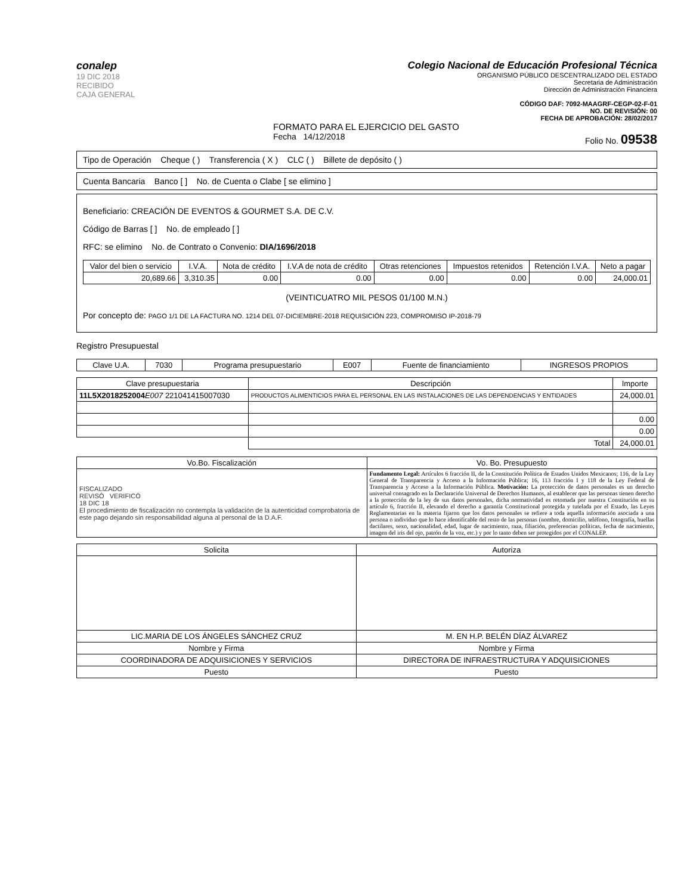conalep
19 DIC 2018
RECIBIDO
CAJA GENERAL
Colegio Nacional de Educación Profesional Técnica
ORGANISMO PÚBLICO DESCENTRALIZADO DEL ESTADO
Secretaria de Administración
Dirección de Administración Financiera
CÓDIGO DAF: 7092-MAAGRF-CEGP-02-F-01
NO. DE REVISIÓN: 00
FECHA DE APROBACIÓN: 28/02/2017
FORMATO PARA EL EJERCICIO DEL GASTO
Fecha 14/12/2018 Folio No. 09538
Tipo de Operación Cheque ( ) Transferencia ( X ) CLC ( ) Billete de depósito ( )
Cuenta Bancaria Banco [ ] No. de Cuenta o Clabe [ se elimino ]
Beneficiario: CREACIÓN DE EVENTOS & GOURMET S.A. DE C.V.
Código de Barras [ ] No. de empleado [ ]
RFC: se elimino No. de Contrato o Convenio: DIA/1696/2018
| Valor del bien o servicio | I.V.A. | Nota de crédito | I.V.A de nota de crédito | Otras retenciones | Impuestos retenidos | Retención I.V.A. | Neto a pagar |
| --- | --- | --- | --- | --- | --- | --- | --- |
| 20,689.66 | 3,310.35 | 0.00 | 0.00 | 0.00 | 0.00 | 0.00 | 24,000.01 |
(VEINTICUATRO MIL PESOS 01/100 M.N.)
Por concepto de: PAGO 1/1 DE LA FACTURA NO. 1214 DEL 07-DICIEMBRE-2018 REQUISICIÓN 223, COMPROMISO IP-2018-79
Registro Presupuestal
| Clave U.A. | 7030 | Programa presupuestario | E007 | Fuente de financiamiento | INGRESOS PROPIOS |
| Clave presupuestaria | Descripción | Importe |
| --- | --- | --- |
| 11L5X2018252004 E007 221041415007030 | PRODUCTOS ALIMENTICIOS PARA EL PERSONAL EN LAS INSTALACIONES DE LAS DEPENDENCIAS Y ENTIDADES | 24,000.01 |
| | | 0.00 |
| | | 0.00 |
| | Total | 24,000.01 |
| Vo.Bo. Fiscalización | Vo. Bo. Presupuesto |
| --- | --- |
| FISCALIZADO REVISÓ VERIFICÓ 18 DIC 18 El procedimiento de fiscalización no contempla la validación de la autenticidad comprobatoria de este pago dejando sin responsabilidad alguna al personal de la D.A.F. | Fundamento Legal: Artículos 6 fracción II, de la Constitución Política de Estados Unidos Mexicanos; 116, de la Ley General de Transparencia y Acceso a la Información Pública; 16, 113 fracción I y 118 de la Ley Federal de Transparencia y Acceso a la Información Pública. Motivación: La protección de datos personales es un derecho universal consagrado en la Declaración Universal de Derechos Humanos, al establecer que las personas tienen derecho a la protección de la ley de sus datos personales, dicha normatividad es retomada por nuestra Constitución en su artículo 6, fracción II, elevando el derecho a garantía Constitucional protegida y tutelada por el Estado, las Leyes Reglamentarias en la materia fijaron que los datos personales se refiere a toda aquella información asociada a una persona o individuo que lo hace identificable del resto de las personas (nombre, domicilio, teléfono, fotografía, huellas dactilares, sexo, nacionalidad, edad, lugar de nacimiento, raza, filiación, preferencias políticas, fecha de nacimiento, imagen del iris del ojo, patrón de la voz, etc.) y por lo tanto deben ser protegidos por el CONALEP. |
| Solicita | Autoriza |
| --- | --- |
| LIC.MARIA DE LOS ÁNGELES SÁNCHEZ CRUZ | M. EN H.P. BELÉN DÍAZ ÁLVAREZ |
| Nombre y Firma | Nombre y Firma |
| COORDINADORA DE ADQUISICIONES Y SERVICIOS | DIRECTORA DE INFRAESTRUCTURA Y ADQUISICIONES |
| Puesto | Puesto |